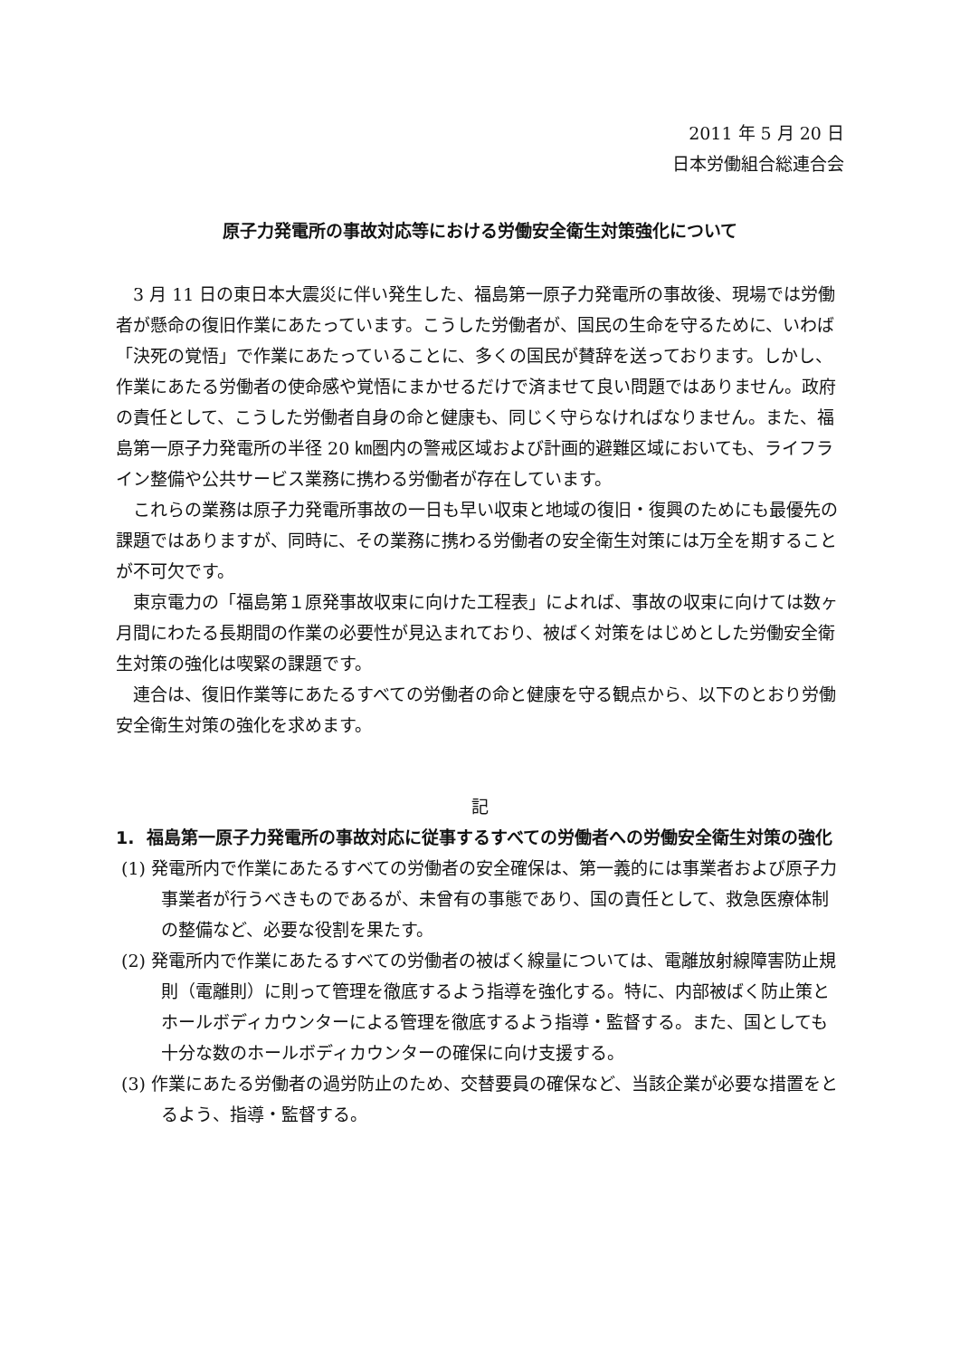2011 年 5 月 20 日
日本労働組合総連合会
原子力発電所の事故対応等における労働安全衛生対策強化について
3 月 11 日の東日本大震災に伴い発生した、福島第一原子力発電所の事故後、現場では労働者が懸命の復旧作業にあたっています。こうした労働者が、国民の生命を守るために、いわば「決死の覚悟」で作業にあたっていることに、多くの国民が賛辞を送っております。しかし、作業にあたる労働者の使命感や覚悟にまかせるだけで済ませて良い問題ではありません。政府の責任として、こうした労働者自身の命と健康も、同じく守らなければなりません。また、福島第一原子力発電所の半径 20 ㎞圏内の警戒区域および計画的避難区域においても、ライフライン整備や公共サービス業務に携わる労働者が存在しています。
これらの業務は原子力発電所事故の一日も早い収束と地域の復旧・復興のためにも最優先の課題ではありますが、同時に、その業務に携わる労働者の安全衛生対策には万全を期することが不可欠です。
東京電力の「福島第１原発事故収束に向けた工程表」によれば、事故の収束に向けては数ヶ月間にわたる長期間の作業の必要性が見込まれており、被ばく対策をはじめとした労働安全衛生対策の強化は喫緊の課題です。
連合は、復旧作業等にあたるすべての労働者の命と健康を守る観点から、以下のとおり労働安全衛生対策の強化を求めます。
記
1. 福島第一原子力発電所の事故対応に従事するすべての労働者への労働安全衛生対策の強化
(1) 発電所内で作業にあたるすべての労働者の安全確保は、第一義的には事業者および原子力事業者が行うべきものであるが、未曾有の事態であり、国の責任として、救急医療体制の整備など、必要な役割を果たす。
(2) 発電所内で作業にあたるすべての労働者の被ばく線量については、電離放射線障害防止規則（電離則）に則って管理を徹底するよう指導を強化する。特に、内部被ばく防止策とホールボディカウンターによる管理を徹底するよう指導・監督する。また、国としても十分な数のホールボディカウンターの確保に向け支援する。
(3) 作業にあたる労働者の過労防止のため、交替要員の確保など、当該企業が必要な措置をとるよう、指導・監督する。